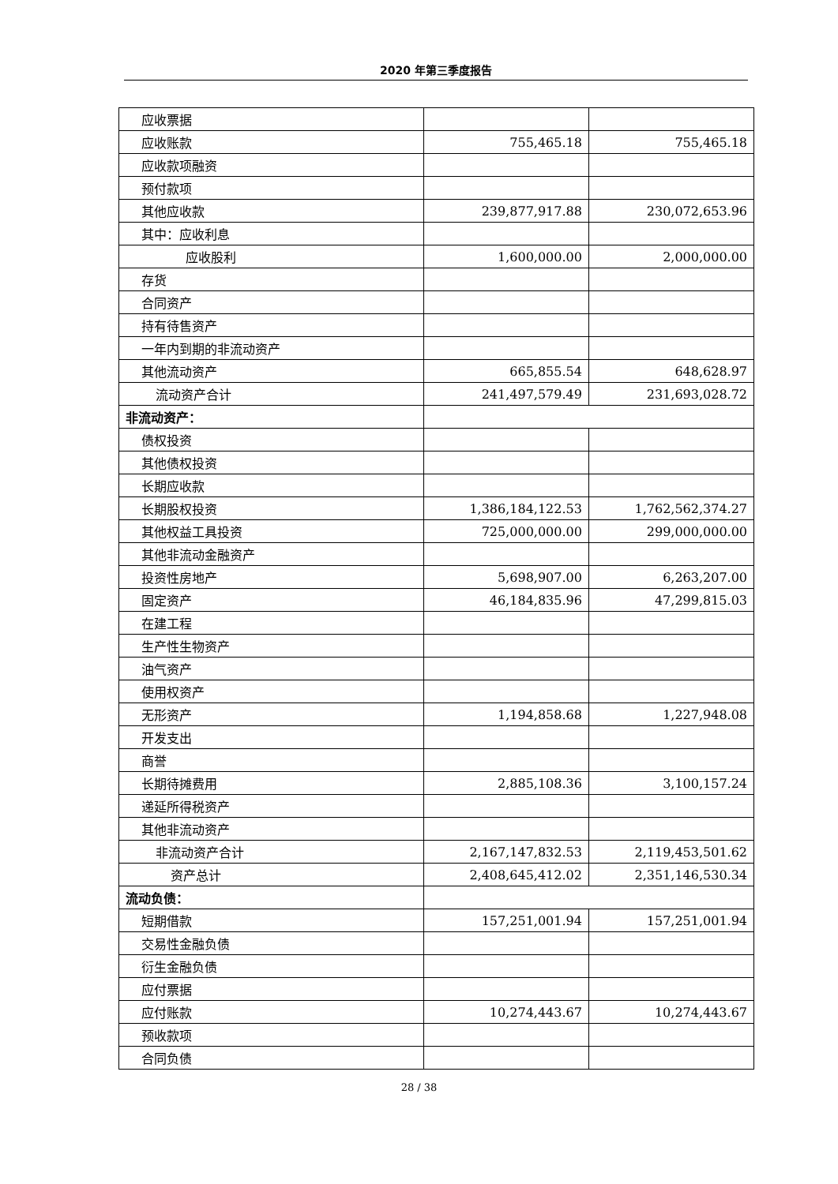2020 年第三季度报告
| 应收票据 | | |
| 应收账款 | 755,465.18 | 755,465.18 |
| 应收款项融资 | | |
| 预付款项 | | |
| 其他应收款 | 239,877,917.88 | 230,072,653.96 |
| 其中：应收利息 | | |
| 应收股利 | 1,600,000.00 | 2,000,000.00 |
| 存货 | | |
| 合同资产 | | |
| 持有待售资产 | | |
| 一年内到期的非流动资产 | | |
| 其他流动资产 | 665,855.54 | 648,628.97 |
| 流动资产合计 | 241,497,579.49 | 231,693,028.72 |
| 非流动资产： | | |
| 债权投资 | | |
| 其他债权投资 | | |
| 长期应收款 | | |
| 长期股权投资 | 1,386,184,122.53 | 1,762,562,374.27 |
| 其他权益工具投资 | 725,000,000.00 | 299,000,000.00 |
| 其他非流动金融资产 | | |
| 投资性房地产 | 5,698,907.00 | 6,263,207.00 |
| 固定资产 | 46,184,835.96 | 47,299,815.03 |
| 在建工程 | | |
| 生产性生物资产 | | |
| 油气资产 | | |
| 使用权资产 | | |
| 无形资产 | 1,194,858.68 | 1,227,948.08 |
| 开发支出 | | |
| 商誉 | | |
| 长期待摊费用 | 2,885,108.36 | 3,100,157.24 |
| 递延所得税资产 | | |
| 其他非流动资产 | | |
| 非流动资产合计 | 2,167,147,832.53 | 2,119,453,501.62 |
| 资产总计 | 2,408,645,412.02 | 2,351,146,530.34 |
| 流动负债： | | |
| 短期借款 | 157,251,001.94 | 157,251,001.94 |
| 交易性金融负债 | | |
| 衍生金融负债 | | |
| 应付票据 | | |
| 应付账款 | 10,274,443.67 | 10,274,443.67 |
| 预收款项 | | |
| 合同负债 | | |
28 / 38